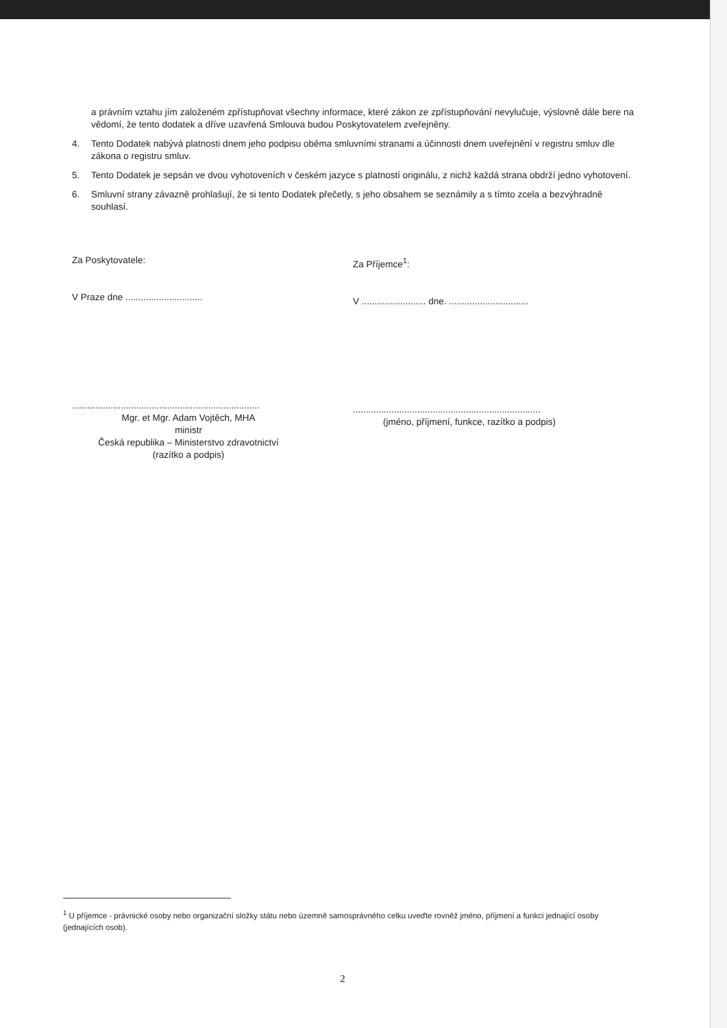a právním vztahu jím založeném zpřístupňovat všechny informace, které zákon ze zpřístupňování nevylučuje, výslovně dále bere na vědomí, že tento dodatek a dříve uzavřená Smlouva budou Poskytovatelem zveřejněny.
4. Tento Dodatek nabývá platnosti dnem jeho podpisu oběma smluvními stranami a účinnosti dnem uveřejnění v registru smluv dle zákona o registru smluv.
5. Tento Dodatek je sepsán ve dvou vyhotoveních v českém jazyce s platností originálu, z nichž každá strana obdrží jedno vyhotovení.
6. Smluvní strany závazně prohlašují, že si tento Dodatek přečetly, s jeho obsahem se seznámily a s tímto zcela a bezvýhradně souhlasí.
Za Poskytovatele:
V Praze dne ..............................
.........................................................................
Mgr. et Mgr. Adam Vojtěch, MHA
ministr
Česká republika – Ministerstvo zdravotnictví
(razítko a podpis)
Za Příjemce<sup>1</sup>:
V ......................... dne. ...............................
.........................................................................
(jméno, příjmení, funkce, razítko a podpis)
<sup>1</sup> U příjemce - právnické osoby nebo organizační složky státu nebo územně samosprávného celku uveďte rovněž jméno, příjmení a funkci jednající osoby (jednajících osob).
2